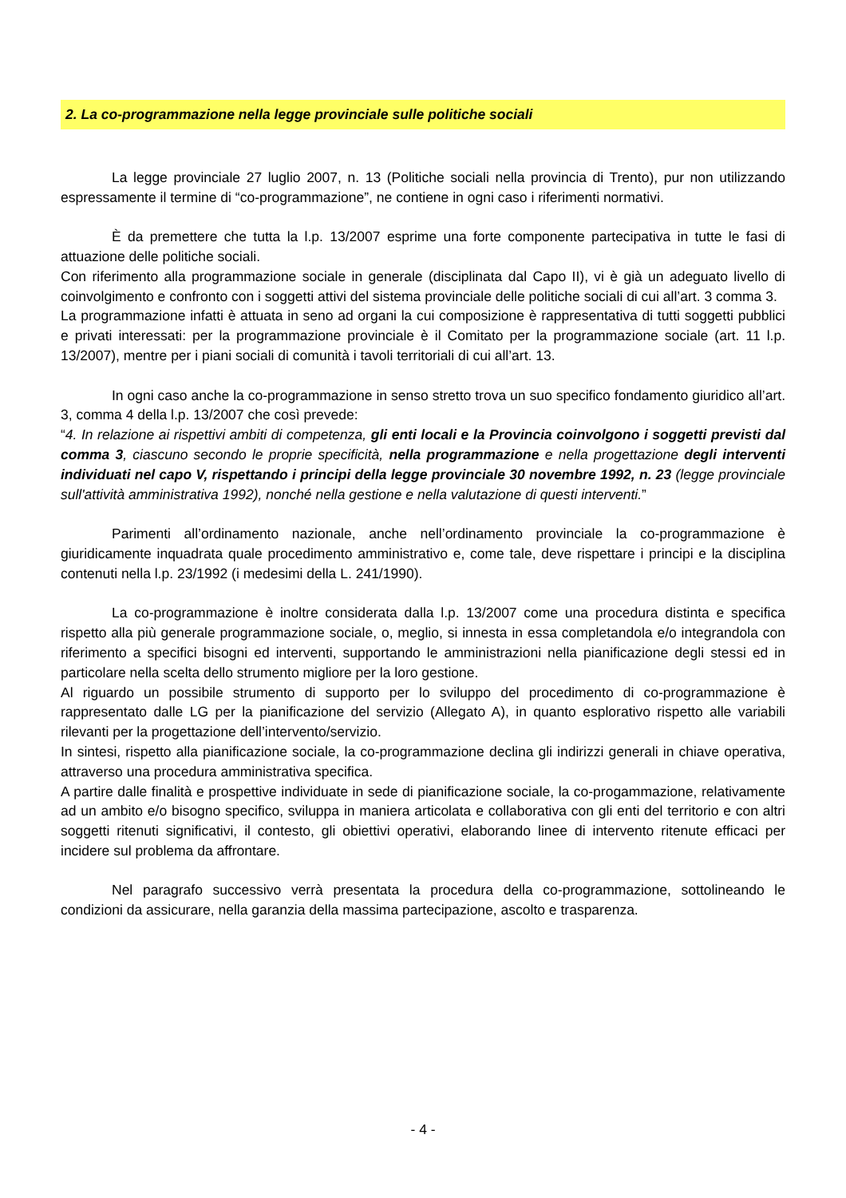2. La co-programmazione nella legge provinciale sulle politiche sociali
La legge provinciale 27 luglio 2007, n. 13 (Politiche sociali nella provincia di Trento), pur non utilizzando espressamente il termine di “co-programmazione”, ne contiene in ogni caso i riferimenti normativi.
È da premettere che tutta la l.p. 13/2007 esprime una forte componente partecipativa in tutte le fasi di attuazione delle politiche sociali.
Con riferimento alla programmazione sociale in generale (disciplinata dal Capo II), vi è già un adeguato livello di coinvolgimento e confronto con i soggetti attivi del sistema provinciale delle politiche sociali di cui all’art. 3 comma 3.
La programmazione infatti è attuata in seno ad organi la cui composizione è rappresentativa di tutti soggetti pubblici e privati interessati: per la programmazione provinciale è il Comitato per la programmazione sociale (art. 11 l.p. 13/2007), mentre per i piani sociali di comunità i tavoli territoriali di cui all’art. 13.
In ogni caso anche la co-programmazione in senso stretto trova un suo specifico fondamento giuridico all’art. 3, comma 4 della l.p. 13/2007 che così prevede:
“4. In relazione ai rispettivi ambiti di competenza, gli enti locali e la Provincia coinvolgono i soggetti previsti dal comma 3, ciascuno secondo le proprie specificità, nella programmazione e nella progettazione degli interventi individuati nel capo V, rispettando i principi della legge provinciale 30 novembre 1992, n. 23 (legge provinciale sull'attività amministrativa 1992), nonché nella gestione e nella valutazione di questi interventi.”
Parimenti all’ordinamento nazionale, anche nell’ordinamento provinciale la co-programmazione è giuridicamente inquadrata quale procedimento amministrativo e, come tale, deve rispettare i principi e la disciplina contenuti nella l.p. 23/1992 (i medesimi della L. 241/1990).
La co-programmazione è inoltre considerata dalla l.p. 13/2007 come una procedura distinta e specifica rispetto alla più generale programmazione sociale, o, meglio, si innesta in essa completandola e/o integrandola con riferimento a specifici bisogni ed interventi, supportando le amministrazioni nella pianificazione degli stessi ed in particolare nella scelta dello strumento migliore per la loro gestione.
Al riguardo un possibile strumento di supporto per lo sviluppo del procedimento di co-programmazione è rappresentato dalle LG per la pianificazione del servizio (Allegato A), in quanto esplorativo rispetto alle variabili rilevanti per la progettazione dell’intervento/servizio.
In sintesi, rispetto alla pianificazione sociale, la co-programmazione declina gli indirizzi generali in chiave operativa, attraverso una procedura amministrativa specifica.
A partire dalle finalità e prospettive individuate in sede di pianificazione sociale, la co-progammazione, relativamente ad un ambito e/o bisogno specifico, sviluppa in maniera articolata e collaborativa con gli enti del territorio e con altri soggetti ritenuti significativi, il contesto, gli obiettivi operativi, elaborando linee di intervento ritenute efficaci per incidere sul problema da affrontare.
Nel paragrafo successivo verrà presentata la procedura della co-programmazione, sottolineando le condizioni da assicurare, nella garanzia della massima partecipazione, ascolto e trasparenza.
- 4 -